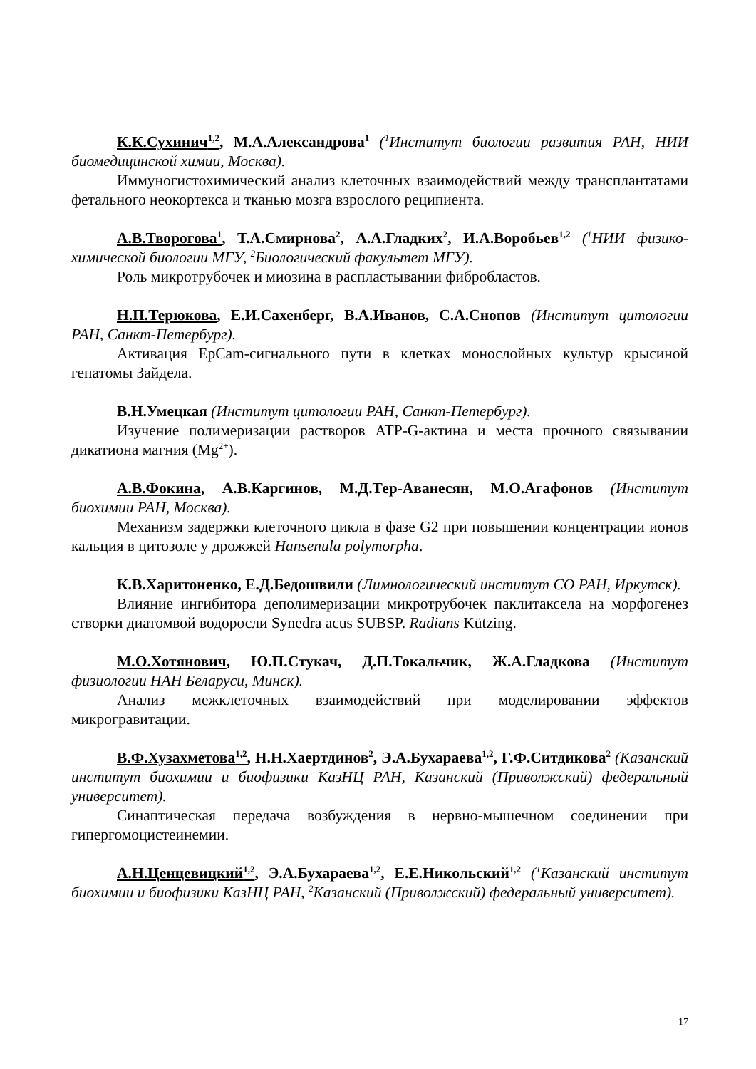К.К.Сухинич<sup>1,2</sup>, М.А.Александрова<sup>1</sup> (<sup>1</sup>Институт биологии развития РАН, НИИ биомедицинской химии, Москва).
Иммуногистохимический анализ клеточных взаимодействий между трансплантатами фетального неокортекса и тканью мозга взрослого реципиента.
А.В.Творогова<sup>1</sup>, Т.А.Смирнова<sup>2</sup>, А.А.Гладких<sup>2</sup>, И.А.Воробьев<sup>1,2</sup> (<sup>1</sup>НИИ физико-химической биологии МГУ, <sup>2</sup>Биологический факультет МГУ).
Роль микротрубочек и миозина в распластывании фибробластов.
Н.П.Терюкова, Е.И.Сахенберг, В.А.Иванов, С.А.Снопов (Институт цитологии РАН, Санкт-Петербург).
Активация EpCam-сигнального пути в клетках монослойных культур крысиной гепатомы Зайдела.
В.Н.Умецкая (Институт цитологии РАН, Санкт-Петербург).
Изучение полимеризации растворов ATP-G-актина и места прочного связывании дикатиона магния (Mg<sup>2+</sup>).
А.В.Фокина, А.В.Каргинов, М.Д.Тер-Аванесян, М.О.Агафонов (Институт биохимии РАН, Москва).
Механизм задержки клеточного цикла в фазе G2 при повышении концентрации ионов кальция в цитозоле у дрожжей Hansenula polymorpha.
К.В.Харитоненко, Е.Д.Бедошвили (Лимнологический институт СО РАН, Иркутск).
Влияние ингибитора деполимеризации микротрубочек паклитаксела на морфогенез створки диатомвой водоросли Synedra acus SUBSP. Radians Kützing.
М.О.Хотянович, Ю.П.Стукач, Д.П.Токальчик, Ж.А.Гладкова (Институт физиологии НАН Беларуси, Минск).
Анализ межклеточных взаимодействий при моделировании эффектов микрогравитации.
В.Ф.Хузахметова<sup>1,2</sup>, Н.Н.Хаертдинов<sup>2</sup>, Э.А.Бухараева<sup>1,2</sup>, Г.Ф.Ситдикова<sup>2</sup> (Казанский институт биохимии и биофизики КазНЦ РАН, Казанский (Приволжский) федеральный университет).
Синаптическая передача возбуждения в нервно-мышечном соединении при гипергомоцистеинемии.
А.Н.Ценцевицкий<sup>1,2</sup>, Э.А.Бухараева<sup>1,2</sup>, Е.Е.Никольский<sup>1,2</sup> (<sup>1</sup>Казанский институт биохимии и биофизики КазНЦ РАН, <sup>2</sup>Казанский (Приволжский) федеральный университет).
17